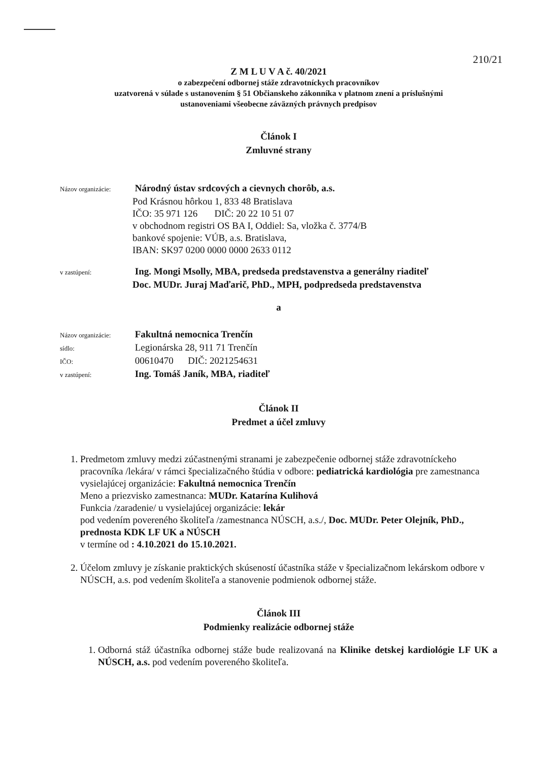210/21
Z M L U V A č. 40/2021
o zabezpečení odbornej stáže zdravotníckych pracovníkov
uzatvorená v súlade s ustanovením § 51 Občianskeho zákonníka v platnom znení a príslušnými
ustanoveniami všeobecne záväzných právnych predpisov
Článok I
Zmluvné strany
Názov organizácie: Národný ústav srdcových a cievnych chorôb, a.s.
Pod Krásnou hôrkou 1, 833 48 Bratislava
IČO: 35 971 126 DIČ: 20 22 10 51 07
v obchodnom registri OS BA I, Oddiel: Sa, vložka č. 3774/B
bankové spojenie: VÚB, a.s. Bratislava,
IBAN: SK97 0200 0000 0000 2633 0112
v zastúpení: Ing. Mongi Msolly, MBA, predseda predstavenstva a generálny riaditeľ
Doc. MUDr. Juraj Maďarič, PhD., MPH, podpredseda predstavenstva
a
Názov organizácie: Fakultná nemocnica Trenčín
sídlo: Legionárska 28, 911 71 Trenčín
IČO: 00610470 DIČ: 2021254631
v zastúpení: Ing. Tomáš Janík, MBA, riaditeľ
Článok II
Predmet a účel zmluvy
1. Predmetom zmluvy medzi zúčastnenými stranami je zabezpečenie odbornej stáže zdravotníckeho pracovníka /lekára/ v rámci špecializačného štúdia v odbore: pediatrická kardiológia pre zamestnanca vysielajúcej organizácie: Fakultná nemocnica Trenčín
Meno a priezvisko zamestnanca: MUDr. Katarína Kulihová
Funkcia /zaradenie/ u vysielajúcej organizácie: lekár
pod vedením povereného školiteľa /zamestnanca NÚSCH, a.s./, Doc. MUDr. Peter Olejník, PhD., prednosta KDK LF UK a NÚSCH
v termíne od : 4.10.2021 do 15.10.2021.
2. Účelom zmluvy je získanie praktických skúseností účastníka stáže v špecializačnom lekárskom odbore v NÚSCH, a.s. pod vedením školiteľa a stanovenie podmienok odbornej stáže.
Článok III
Podmienky realizácie odbornej stáže
1. Odborná stáž účastníka odbornej stáže bude realizovaná na Klinike detskej kardiológie LF UK a NÚSCH, a.s. pod vedením povereného školiteľa.